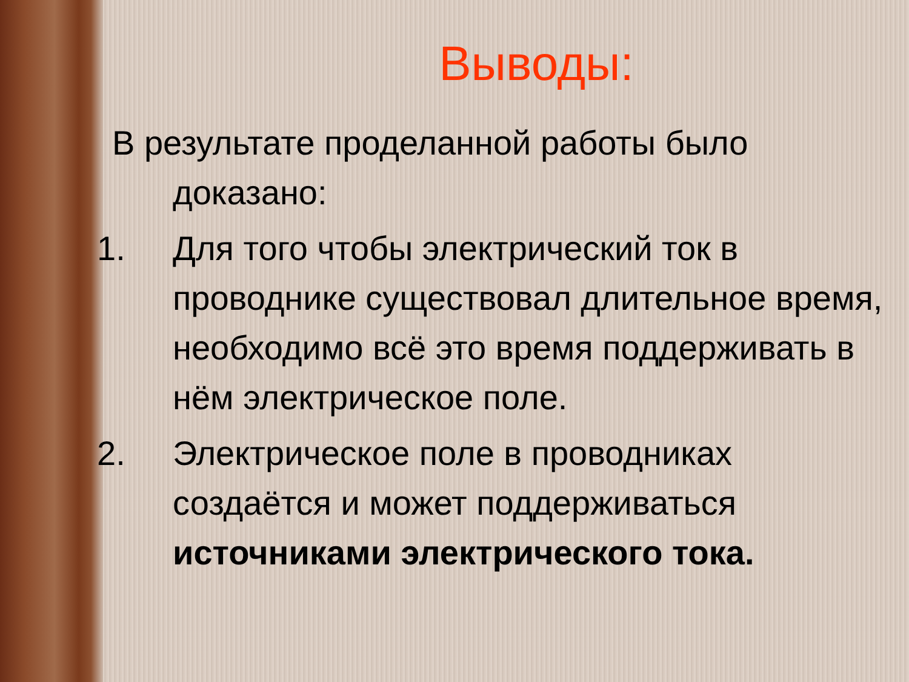Выводы:
В результате проделанной работы было
доказано:
1. Для того чтобы электрический ток в проводнике существовал длительное время, необходимо всё это время поддерживать в нём электрическое поле.
2. Электрическое поле в проводниках создаётся и может поддерживаться источниками электрического тока.